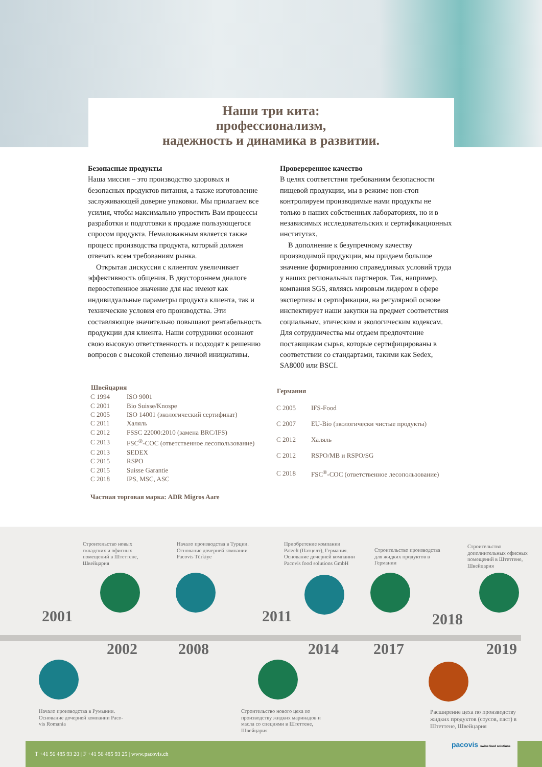Наши три кита:
профессионализм,
надежность и динамика в развитии.
Безопасные продукты
Наша миссия – это производство здоровых и безопасных продуктов питания, а также изготовление заслуживающей доверие упаковки. Мы прилагаем все усилия, чтобы максимально упростить Вам процессы разработки и подготовки к продаже пользующегося спросом продукта. Немаловажным является также процесс производства продукта, который должен отвечать всем требованиям рынка.
Открытая дискуссия с клиентом увеличивает эффективность общения. В двустороннем диалоге первостепенное значение для нас имеют как индивидуальные параметры продукта клиента, так и технические условия его производства. Эти составляющие значительно повышают рентабельность продукции для клиента. Наши сотрудники осознают свою высокую ответственность и подходят к решению вопросов с высокой степенью личной инициативы.
Провереренное качество
В целях соответствия требованиям безопасности пищевой продукции, мы в режиме нон-стоп контролируем производимые нами продукты не только в наших собственных лабораториях, но и в независимых исследовательских и сертификационных институтах.
В дополнение к безупречному качеству производимой продукции, мы придаем большое значение формированию справедливых условий труда у наших региональных партнеров. Так, например, компания SGS, являясь мировым лидером в сфере экспертизы и сертификации, на регулярной основе инспектирует наши закупки на предмет соответствия социальным, этическим и экологическим кодексам. Для сотрудничества мы отдаем предпочтение поставщикам сырья, которые сертифицированы в соответствии со стандартами, такими как Sedex, SA8000 или BSCI.
| Швейцария | |
| --- | --- |
| С 1994 | ISO 9001 |
| С 2001 | Bio Suisse/Knospe |
| С 2005 | ISO 14001 (экологический сертификат) |
| С 2011 | Халяль |
| С 2012 | FSSC 22000:2010 (замена BRC/IFS) |
| С 2013 | FSC<sup>®</sup>-COC (ответственное лесопользование) |
| С 2013 | SEDEX |
| С 2015 | RSPO |
| С 2015 | Suisse Garantie |
| С 2018 | IPS, MSC, ASC |
| Германия | |
| --- | --- |
| С 2005 | IFS-Food |
| С 2007 | EU-Bio (экологически чистые продукты) |
| С 2012 | Халяль |
| С 2012 | RSPO/MB и RSPO/SG |
| С 2018 | FSC<sup>®</sup>-COC (ответственное лесопользование) |
Частная торговая марка: ADR Migros Aare
Строительство новых
складских и офисных
помещений в Штеттене,
Швейцария
Начало производства в Турции.
Основание дочерней компании
Pacovis Türkiye
Приобретение компании
Patzelt (Патцелт), Германия.
Основание дочерней компании
Pacovis food solutions GmbH
Строительство производства
для жидких продуктов в
Германии
Строительство
дополнительных офисных
помещений в Штеттене,
Швейцария
2001
2002 2008
2011
2014 2017
2018
2019
Начало производства в Румынии.
Основание дочерней компании Paco-
vis Romania
Строительство нового цеха по
производству жидких маринадов и
масла со специями в Штеттене,
Швейцария
Расширение цеха по производству
жидких продуктов (соусов, паст) в
Штеттене, Швейцария
T +41 56 485 93 20 | F +41 56 485 93 25 | www.pacovis.ch pacovis swiss food solutions